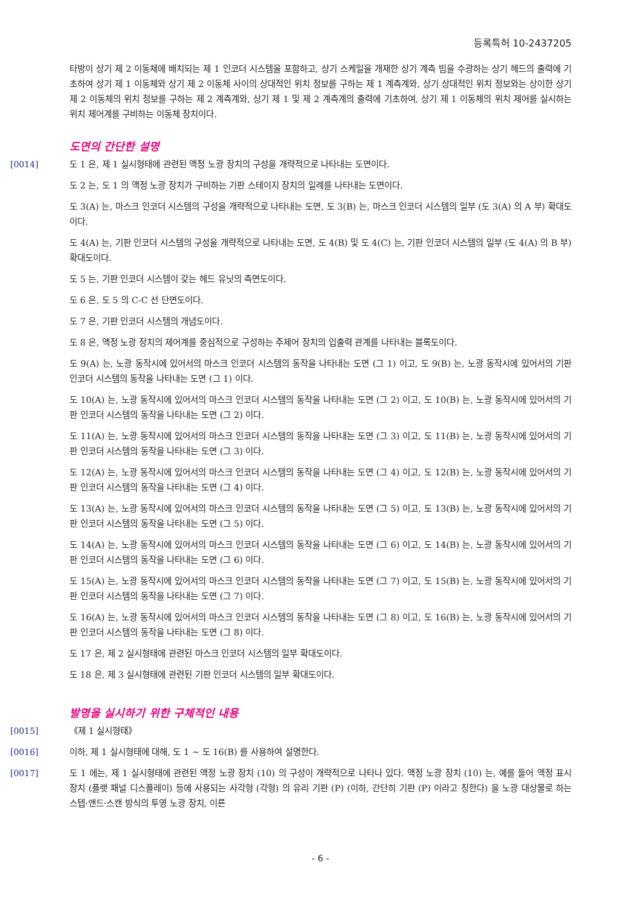등록특허 10-2437205
타방이 상기 제 2 이동체에 배치되는 제 1 인코더 시스템을 포함하고, 상기 스케일을 개재한 상기 계측 빔을 수광하는 상기 헤드의 출력에 기초하여 상기 제 1 이동체와 상기 제 2 이동체 사이의 상대적인 위치 정보를 구하는 제 1 계측계와, 상기 상대적인 위치 정보와는 상이한 상기 제 2 이동체의 위치 정보를 구하는 제 2 계측계와, 상기 제 1 및 제 2 계측계의 출력에 기초하여, 상기 제 1 이동체의 위치 제어를 실시하는 위치 제어계를 구비하는 이동체 장치이다.
도면의 간단한 설명
[0014] 도 1 은, 제 1 실시형태에 관련된 액정 노광 장치의 구성을 개략적으로 나타내는 도면이다.
도 2 는, 도 1 의 액정 노광 장치가 구비하는 기판 스테이지 장치의 일례를 나타내는 도면이다.
도 3(A) 는, 마스크 인코더 시스템의 구성을 개략적으로 나타내는 도면, 도 3(B) 는, 마스크 인코더 시스템의 일부 (도 3(A) 의 A 부) 확대도이다.
도 4(A) 는, 기판 인코더 시스템의 구성을 개략적으로 나타내는 도면, 도 4(B) 및 도 4(C) 는, 기판 인코더 시스템의 일부 (도 4(A) 의 B 부) 확대도이다.
도 5 는, 기판 인코더 시스템이 갖는 헤드 유닛의 측면도이다.
도 6 은, 도 5 의 C-C 선 단면도이다.
도 7 은, 기판 인코더 시스템의 개념도이다.
도 8 은, 액정 노광 장치의 제어계를 중심적으로 구성하는 주제어 장치의 입출력 관계를 나타내는 블록도이다.
도 9(A) 는, 노광 동작시에 있어서의 마스크 인코더 시스템의 동작을 나타내는 도면 (그 1) 이고, 도 9(B) 는, 노광 동작시에 있어서의 기판 인코더 시스템의 동작을 나타내는 도면 (그 1) 이다.
도 10(A) 는, 노광 동작시에 있어서의 마스크 인코더 시스템의 동작을 나타내는 도면 (그 2) 이고, 도 10(B) 는, 노광 동작시에 있어서의 기판 인코더 시스템의 동작을 나타내는 도면 (그 2) 이다.
도 11(A) 는, 노광 동작시에 있어서의 마스크 인코더 시스템의 동작을 나타내는 도면 (그 3) 이고, 도 11(B) 는, 노광 동작시에 있어서의 기판 인코더 시스템의 동작을 나타내는 도면 (그 3) 이다.
도 12(A) 는, 노광 동작시에 있어서의 마스크 인코더 시스템의 동작을 나타내는 도면 (그 4) 이고, 도 12(B) 는, 노광 동작시에 있어서의 기판 인코더 시스템의 동작을 나타내는 도면 (그 4) 이다.
도 13(A) 는, 노광 동작시에 있어서의 마스크 인코더 시스템의 동작을 나타내는 도면 (그 5) 이고, 도 13(B) 는, 노광 동작시에 있어서의 기판 인코더 시스템의 동작을 나타내는 도면 (그 5) 이다.
도 14(A) 는, 노광 동작시에 있어서의 마스크 인코더 시스템의 동작을 나타내는 도면 (그 6) 이고, 도 14(B) 는, 노광 동작시에 있어서의 기판 인코더 시스템의 동작을 나타내는 도면 (그 6) 이다.
도 15(A) 는, 노광 동작시에 있어서의 마스크 인코더 시스템의 동작을 나타내는 도면 (그 7) 이고, 도 15(B) 는, 노광 동작시에 있어서의 기판 인코더 시스템의 동작을 나타내는 도면 (그 7) 이다.
도 16(A) 는, 노광 동작시에 있어서의 마스크 인코더 시스템의 동작을 나타내는 도면 (그 8) 이고, 도 16(B) 는, 노광 동작시에 있어서의 기판 인코더 시스템의 동작을 나타내는 도면 (그 8) 이다.
도 17 은, 제 2 실시형태에 관련된 마스크 인코더 시스템의 일부 확대도이다.
도 18 은, 제 3 실시형태에 관련된 기판 인코더 시스템의 일부 확대도이다.
발명을 실시하기 위한 구체적인 내용
[0015] 《제 1 실시형태》
[0016] 이하, 제 1 실시형태에 대해, 도 1 ~ 도 16(B) 를 사용하여 설명한다.
[0017] 도 1 에는, 제 1 실시형태에 관련된 액정 노광 장치 (10) 의 구성이 개략적으로 나타나 있다. 액정 노광 장치 (10) 는, 예를 들어 액정 표시 장치 (플랫 패널 디스플레이) 등에 사용되는 사각형 (각형) 의 유리 기판 (P) (이하, 간단히 기판 (P) 이라고 칭한다) 을 노광 대상물로 하는 스텝·앤드·스캔 방식의 투영 노광 장치, 이른
- 6 -